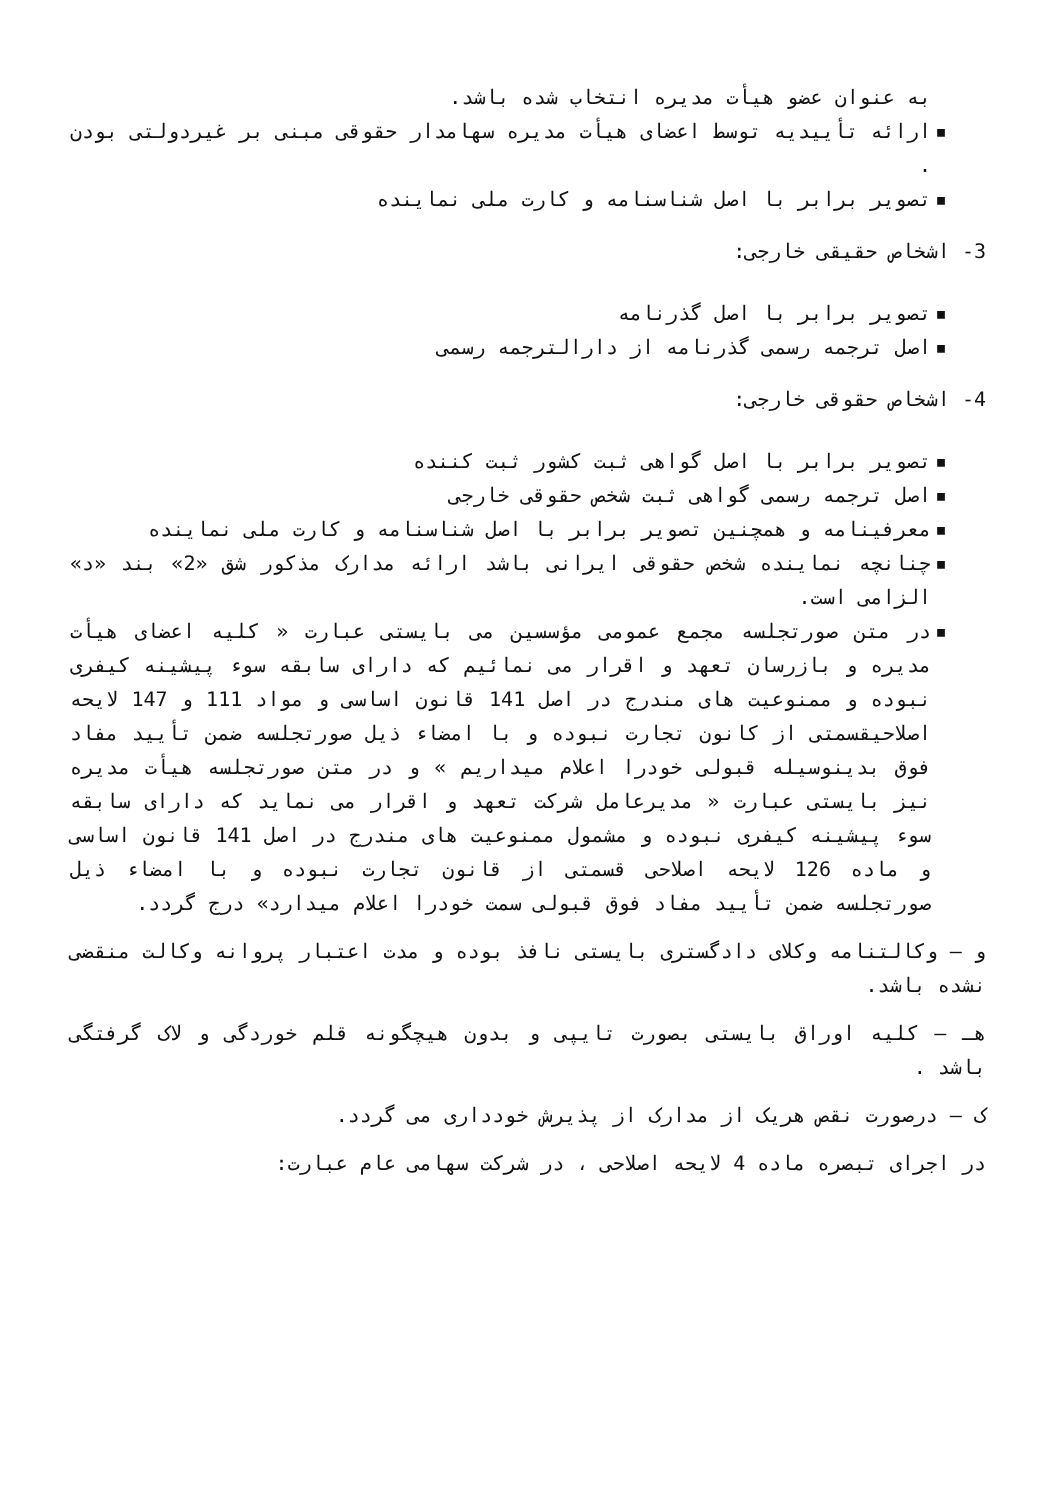به عنوان عضو هیأت مدیره انتخاب شده باشد.
▪ ارائه تأییدیه توسط اعضای هیأت مدیره سهامدار حقوقی مبنی بر غیردولتی بودن .
▪ تصویر برابر با اصل شناسنامه و کارت ملی نماینده
3- اشخاص حقیقی خارجی:
▪ تصویر برابر با اصل گذرنامه
▪ اصل ترجمه رسمی گذرنامه از دارالترجمه رسمی
4- اشخاص حقوقی خارجی:
▪ تصویر برابر با اصل گواهی ثبت کشور ثبت کننده
▪ اصل ترجمه رسمی گواهی ثبت شخص حقوقی خارجی
▪ معرفینامه و همچنین تصویر برابر با اصل شناسنامه و کارت ملی نماینده
▪ چنانچه نماینده شخص حقوقی ایرانی باشد ارائه مدارک مذکور شق «2» بند «د» الزامی است.
▪ در متن صورتجلسه مجمع عمومی مؤسسین می بایستی عبارت « کلیه اعضای هیأت مدیره و بازرسان تعهد و اقرار می نمائیم که دارای سابقه سوء پیشینه کیفری نبوده و ممنوعیت های مندرج در اصل 141 قانون اساسی و مواد 111 و 147 لایحه اصلاحیقسمتی از کانون تجارت نبوده و با امضاء ذیل صورتجلسه ضمن تأیید مفاد فوق بدینوسیله قبولی خودرا اعلام میداریم » و در متن صورتجلسه هیأت مدیره نیز بایستی عبارت « مدیرعامل شرکت تعهد و اقرار می نماید که دارای سابقه سوء پیشینه کیفری نبوده و مشمول ممنوعیت های مندرج در اصل 141 قانون اساسی و ماده 126 لایحه اصلاحی قسمتی از قانون تجارت نبوده و با امضاء ذیل صورتجلسه ضمن تأیید مفاد فوق قبولی سمت خودرا اعلام میدارد» درج گردد.
و – وکالتنامه وکلای دادگستری بایستی نافذ بوده و مدت اعتبار پروانه وکالت منقضی نشده باشد.
هـ – کلیه اوراق بایستی بصورت تایپی و بدون هیچگونه قلم خوردگی و لاک گرفتگی باشد .
ک – درصورت نقص هریک از مدارک از پذیرش خودداری می گردد.
در اجرای تبصره ماده 4 لایحه اصلاحی ، در شرکت سهامی عام عبارت: